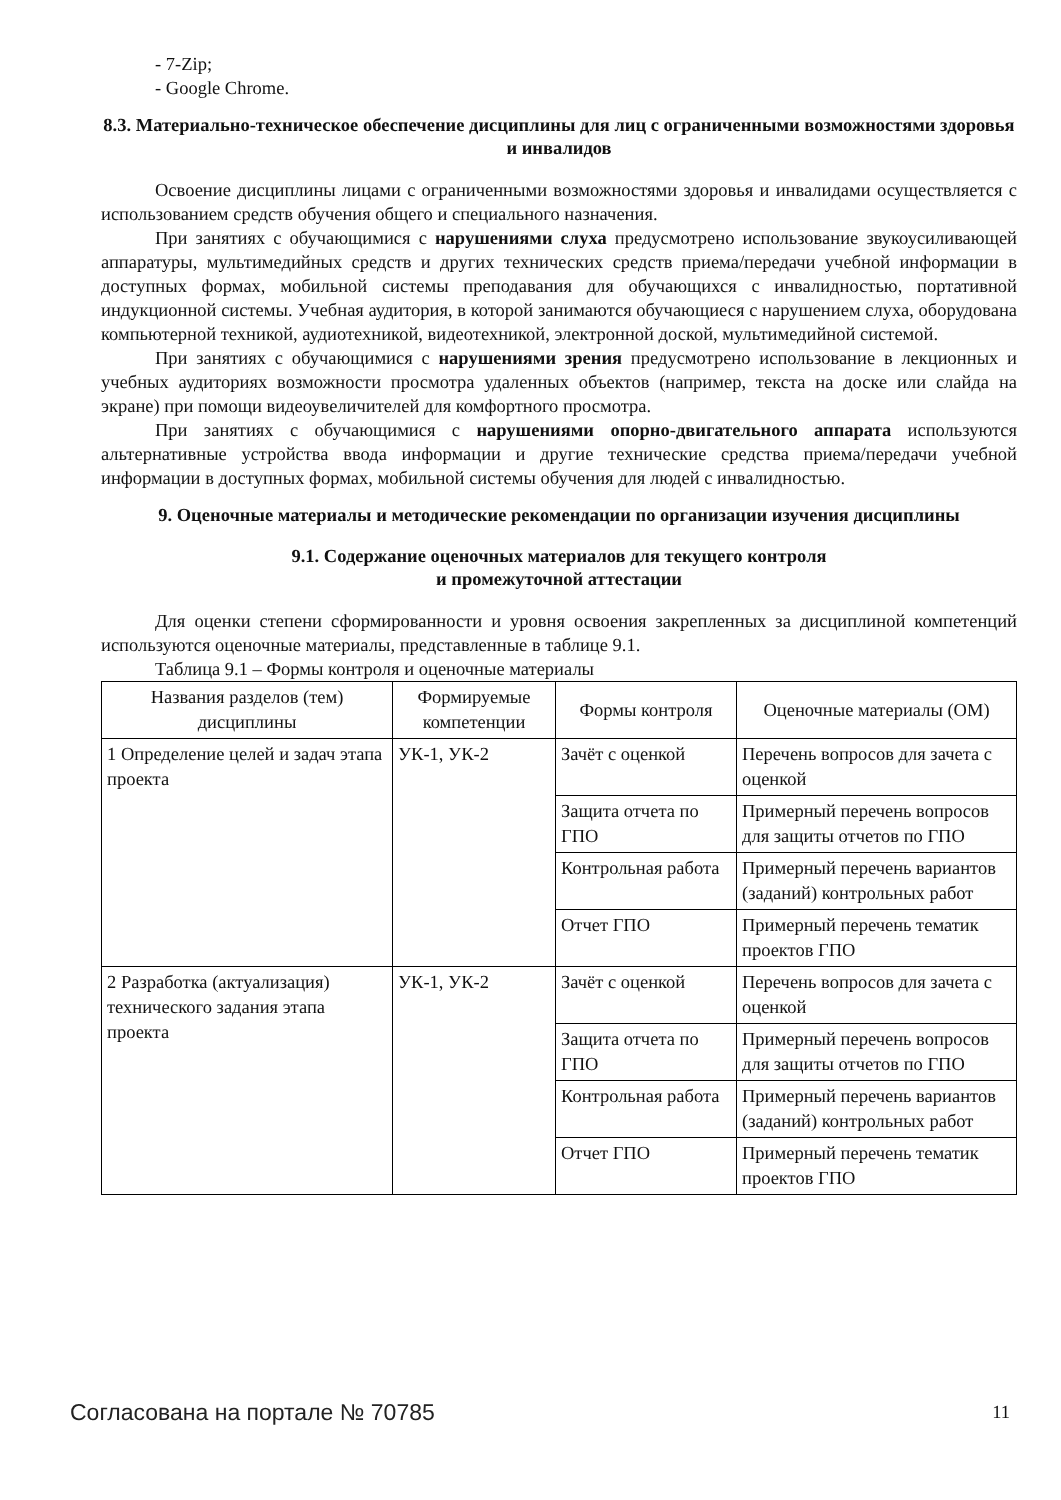- 7-Zip;
- Google Chrome.
8.3. Материально-техническое обеспечение дисциплины для лиц с ограниченными возможностями здоровья и инвалидов
Освоение дисциплины лицами с ограниченными возможностями здоровья и инвалидами осуществляется с использованием средств обучения общего и специального назначения.
При занятиях с обучающимися с нарушениями слуха предусмотрено использование звукоусиливающей аппаратуры, мультимедийных средств и других технических средств приема/передачи учебной информации в доступных формах, мобильной системы преподавания для обучающихся с инвалидностью, портативной индукционной системы. Учебная аудитория, в которой занимаются обучающиеся с нарушением слуха, оборудована компьютерной техникой, аудиотехникой, видеотехникой, электронной доской, мультимедийной системой.
При занятиях с обучающимися с нарушениями зрения предусмотрено использование в лекционных и учебных аудиториях возможности просмотра удаленных объектов (например, текста на доске или слайда на экране) при помощи видеоувеличителей для комфортного просмотра.
При занятиях с обучающимися с нарушениями опорно-двигательного аппарата используются альтернативные устройства ввода информации и другие технические средства приема/передачи учебной информации в доступных формах, мобильной системы обучения для людей с инвалидностью.
9. Оценочные материалы и методические рекомендации по организации изучения дисциплины
9.1. Содержание оценочных материалов для текущего контроля
и промежуточной аттестации
Для оценки степени сформированности и уровня освоения закрепленных за дисциплиной компетенций используются оценочные материалы, представленные в таблице 9.1.
Таблица 9.1 – Формы контроля и оценочные материалы
| Названия разделов (тем) дисциплины | Формируемые компетенции | Формы контроля | Оценочные материалы (ОМ) |
| --- | --- | --- | --- |
| 1 Определение целей и задач этапа проекта | УК-1, УК-2 | Зачёт с оценкой | Перечень вопросов для зачета с оценкой |
| | | Защита отчета по ГПО | Примерный перечень вопросов для защиты отчетов по ГПО |
| | | Контрольная работа | Примерный перечень вариантов (заданий) контрольных работ |
| | | Отчет ГПО | Примерный перечень тематик проектов ГПО |
| 2 Разработка (актуализация) технического задания этапа проекта | УК-1, УК-2 | Зачёт с оценкой | Перечень вопросов для зачета с оценкой |
| | | Защита отчета по ГПО | Примерный перечень вопросов для защиты отчетов по ГПО |
| | | Контрольная работа | Примерный перечень вариантов (заданий) контрольных работ |
| | | Отчет ГПО | Примерный перечень тематик проектов ГПО |
Согласована на портале № 70785 11